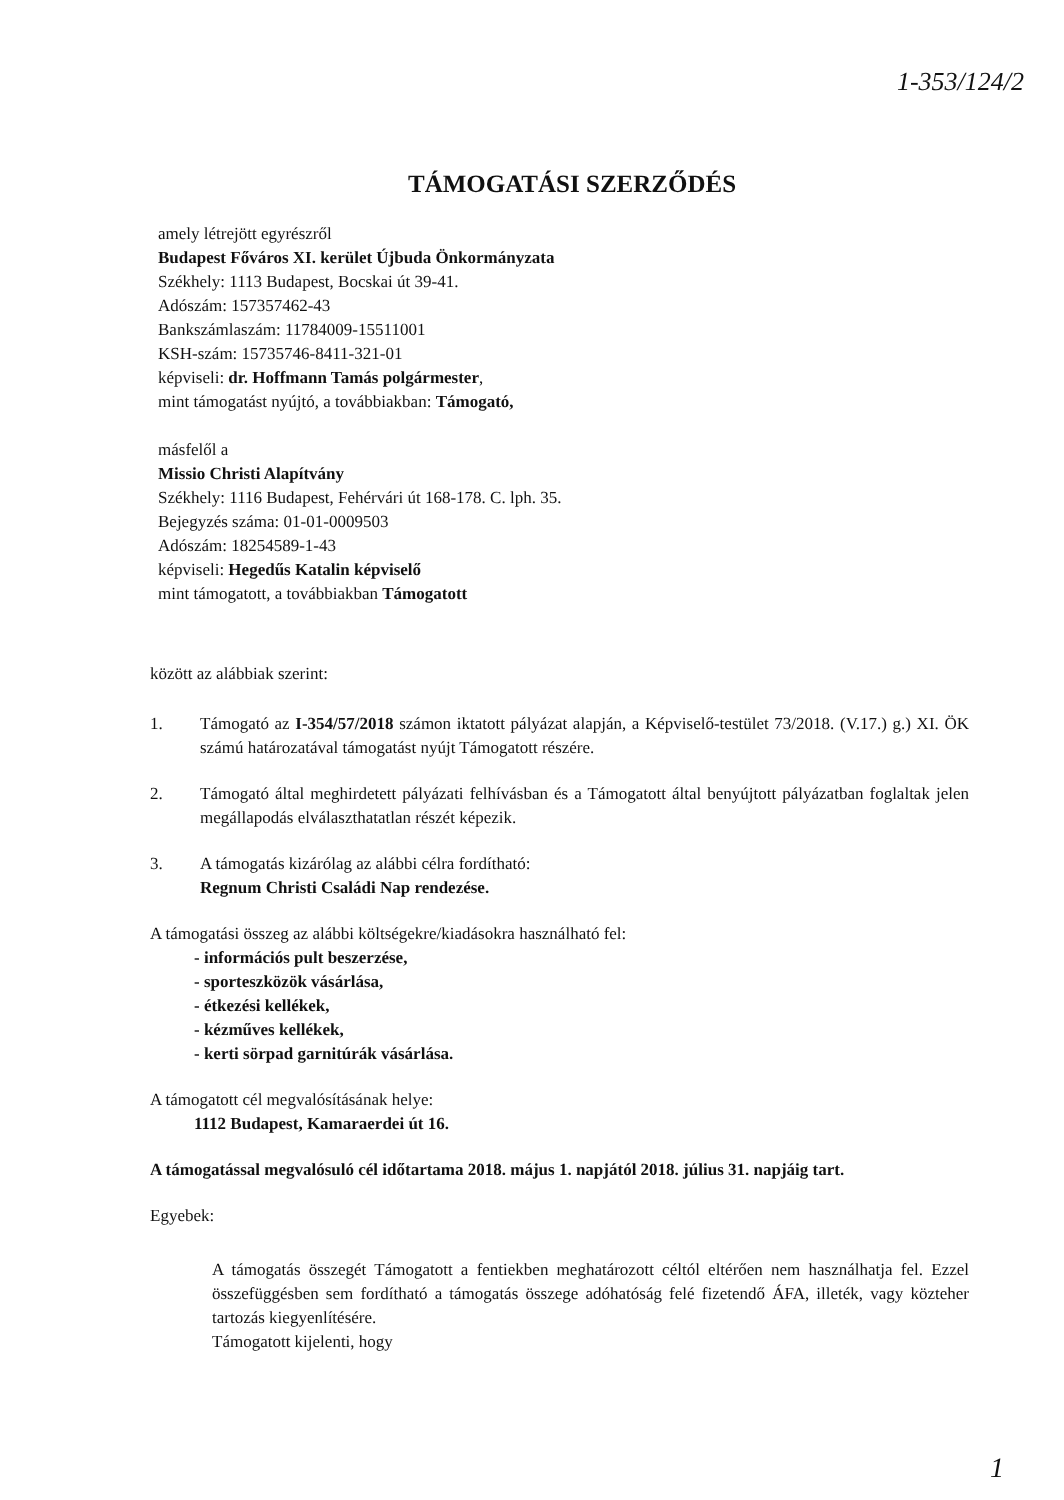1-353/124/2
TÁMOGATÁSI SZERZŐDÉS
amely létrejött egyrészről
Budapest Főváros XI. kerület Újbuda Önkormányzata
Székhely: 1113 Budapest, Bocskai út 39-41.
Adószám: 157357462-43
Bankszámlaszám: 11784009-15511001
KSH-szám: 15735746-8411-321-01
képviseli: dr. Hoffmann Tamás polgármester,
mint támogatást nyújtó, a továbbiakban: Támogató,
másfelől a
Missio Christi Alapítvány
Székhely: 1116 Budapest, Fehérvári út 168-178. C. lph. 35.
Bejegyzés száma: 01-01-0009503
Adószám: 18254589-1-43
képviseli: Hegedűs Katalin képviselő
mint támogatott, a továbbiakban Támogatott
között az alábbiak szerint:
1. Támogató az I-354/57/2018 számon iktatott pályázat alapján, a Képviselő-testület 73/2018. (V.17.) g.) XI. ÖK számú határozatával támogatást nyújt Támogatott részére.
2. Támogató által meghirdetett pályázati felhívásban és a Támogatott által benyújtott pályázatban foglaltak jelen megállapodás elválaszthatatlan részét képezik.
3. A támogatás kizárólag az alábbi célra fordítható:
Regnum Christi Családi Nap rendezése.
A támogatási összeg az alábbi költségekre/kiadásokra használható fel:
- információs pult beszerzése,
- sporteszközök vásárlása,
- étkezési kellékek,
- kézműves kellékek,
- kerti sörpad garnitúrák vásárlása.
A támogatott cél megvalósításának helye:
1112 Budapest, Kamaraerdei út 16.
A támogatással megvalósuló cél időtartama 2018. május 1. napjától 2018. július 31. napjáig tart.
Egyebek:
A támogatás összegét Támogatott a fentiekben meghatározott céltól eltérően nem használhatja fel. Ezzel összefüggésben sem fordítható a támogatás összege adóhatóság felé fizetendő ÁFA, illeték, vagy közteher tartozás kiegyenlítésére.
Támogatott kijelenti, hogy
1